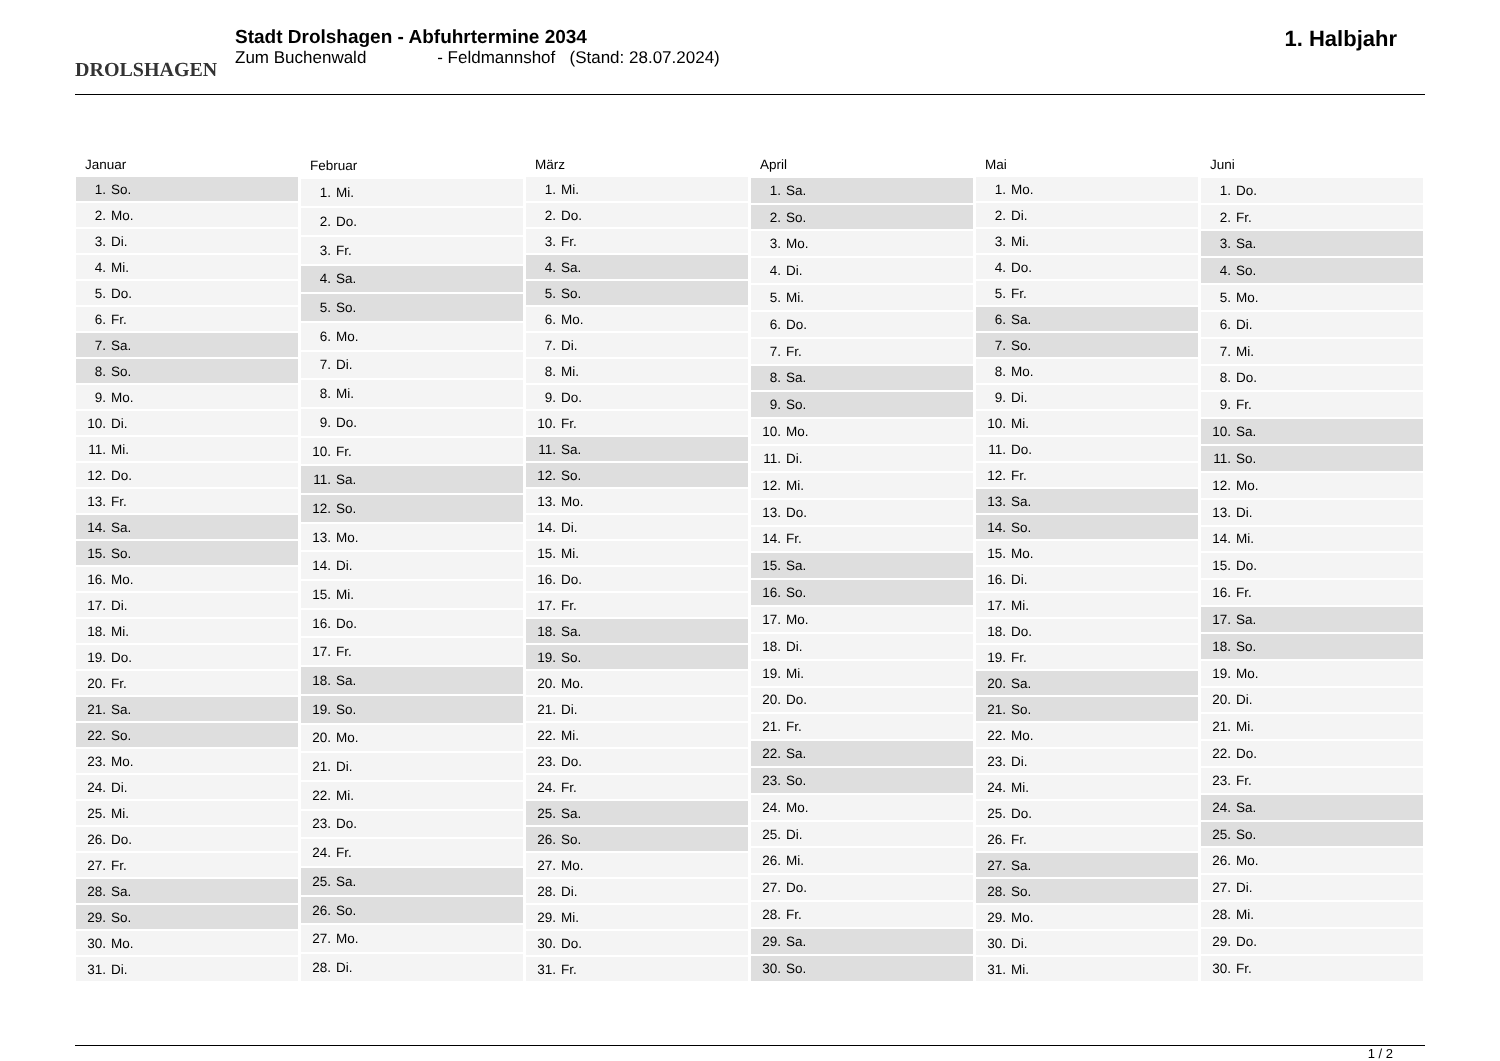DROLSHAGEN
Stadt Drolshagen - Abfuhrtermine 2034
Zum Buchenwald - Feldmannshof (Stand: 28.07.2024)
1. Halbjahr
| Januar | |
| --- | --- |
| 1. | So. |
| 2. | Mo. |
| 3. | Di. |
| 4. | Mi. |
| 5. | Do. |
| 6. | Fr. |
| 7. | Sa. |
| 8. | So. |
| 9. | Mo. |
| 10. | Di. |
| 11. | Mi. |
| 12. | Do. |
| 13. | Fr. |
| 14. | Sa. |
| 15. | So. |
| 16. | Mo. |
| 17. | Di. |
| 18. | Mi. |
| 19. | Do. |
| 20. | Fr. |
| 21. | Sa. |
| 22. | So. |
| 23. | Mo. |
| 24. | Di. |
| 25. | Mi. |
| 26. | Do. |
| 27. | Fr. |
| 28. | Sa. |
| 29. | So. |
| 30. | Mo. |
| 31. | Di. |
| Februar | |
| --- | --- |
| 1. | Mi. |
| 2. | Do. |
| 3. | Fr. |
| 4. | Sa. |
| 5. | So. |
| 6. | Mo. |
| 7. | Di. |
| 8. | Mi. |
| 9. | Do. |
| 10. | Fr. |
| 11. | Sa. |
| 12. | So. |
| 13. | Mo. |
| 14. | Di. |
| 15. | Mi. |
| 16. | Do. |
| 17. | Fr. |
| 18. | Sa. |
| 19. | So. |
| 20. | Mo. |
| 21. | Di. |
| 22. | Mi. |
| 23. | Do. |
| 24. | Fr. |
| 25. | Sa. |
| 26. | So. |
| 27. | Mo. |
| 28. | Di. |
| März | |
| --- | --- |
| 1. | Mi. |
| 2. | Do. |
| 3. | Fr. |
| 4. | Sa. |
| 5. | So. |
| 6. | Mo. |
| 7. | Di. |
| 8. | Mi. |
| 9. | Do. |
| 10. | Fr. |
| 11. | Sa. |
| 12. | So. |
| 13. | Mo. |
| 14. | Di. |
| 15. | Mi. |
| 16. | Do. |
| 17. | Fr. |
| 18. | Sa. |
| 19. | So. |
| 20. | Mo. |
| 21. | Di. |
| 22. | Mi. |
| 23. | Do. |
| 24. | Fr. |
| 25. | Sa. |
| 26. | So. |
| 27. | Mo. |
| 28. | Di. |
| 29. | Mi. |
| 30. | Do. |
| 31. | Fr. |
| April | |
| --- | --- |
| 1. | Sa. |
| 2. | So. |
| 3. | Mo. |
| 4. | Di. |
| 5. | Mi. |
| 6. | Do. |
| 7. | Fr. |
| 8. | Sa. |
| 9. | So. |
| 10. | Mo. |
| 11. | Di. |
| 12. | Mi. |
| 13. | Do. |
| 14. | Fr. |
| 15. | Sa. |
| 16. | So. |
| 17. | Mo. |
| 18. | Di. |
| 19. | Mi. |
| 20. | Do. |
| 21. | Fr. |
| 22. | Sa. |
| 23. | So. |
| 24. | Mo. |
| 25. | Di. |
| 26. | Mi. |
| 27. | Do. |
| 28. | Fr. |
| 29. | Sa. |
| 30. | So. |
| Mai | |
| --- | --- |
| 1. | Mo. |
| 2. | Di. |
| 3. | Mi. |
| 4. | Do. |
| 5. | Fr. |
| 6. | Sa. |
| 7. | So. |
| 8. | Mo. |
| 9. | Di. |
| 10. | Mi. |
| 11. | Do. |
| 12. | Fr. |
| 13. | Sa. |
| 14. | So. |
| 15. | Mo. |
| 16. | Di. |
| 17. | Mi. |
| 18. | Do. |
| 19. | Fr. |
| 20. | Sa. |
| 21. | So. |
| 22. | Mo. |
| 23. | Di. |
| 24. | Mi. |
| 25. | Do. |
| 26. | Fr. |
| 27. | Sa. |
| 28. | So. |
| 29. | Mo. |
| 30. | Di. |
| 31. | Mi. |
| Juni | |
| --- | --- |
| 1. | Do. |
| 2. | Fr. |
| 3. | Sa. |
| 4. | So. |
| 5. | Mo. |
| 6. | Di. |
| 7. | Mi. |
| 8. | Do. |
| 9. | Fr. |
| 10. | Sa. |
| 11. | So. |
| 12. | Mo. |
| 13. | Di. |
| 14. | Mi. |
| 15. | Do. |
| 16. | Fr. |
| 17. | Sa. |
| 18. | So. |
| 19. | Mo. |
| 20. | Di. |
| 21. | Mi. |
| 22. | Do. |
| 23. | Fr. |
| 24. | Sa. |
| 25. | So. |
| 26. | Mo. |
| 27. | Di. |
| 28. | Mi. |
| 29. | Do. |
| 30. | Fr. |
1 / 2